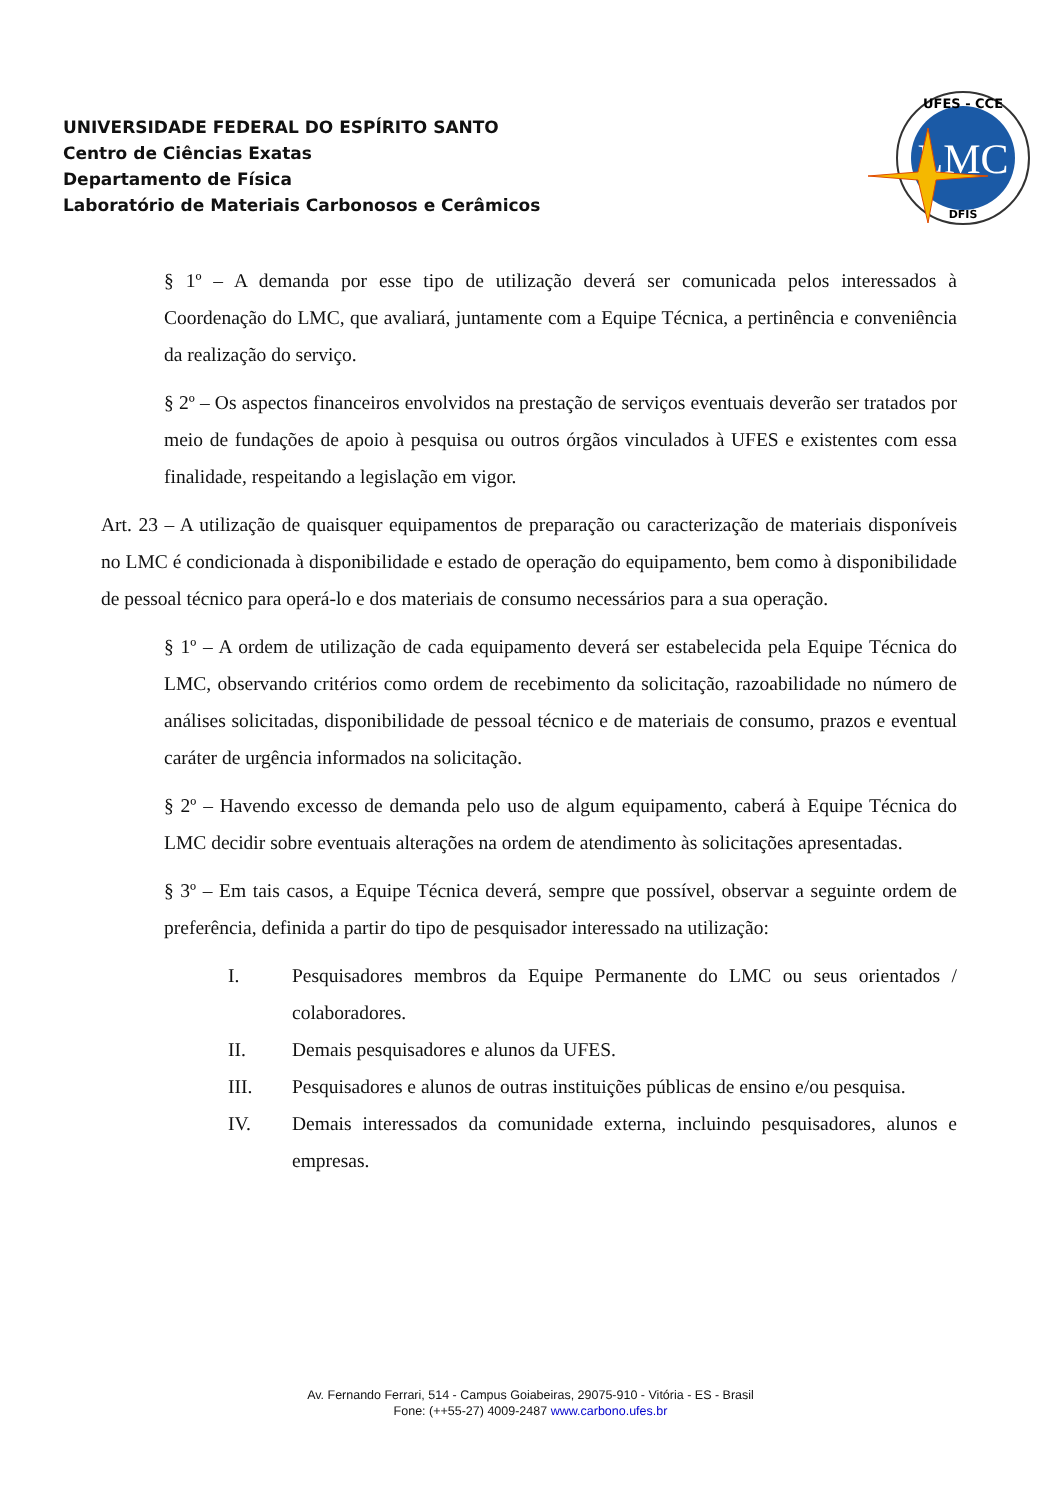UNIVERSIDADE FEDERAL DO ESPÍRITO SANTO
Centro de Ciências Exatas
Departamento de Física
Laboratório de Materiais Carbonosos e Cerâmicos
LMC
UFES - CCE
DFIS
§ 1º – A demanda por esse tipo de utilização deverá ser comunicada pelos interessados à Coordenação do LMC, que avaliará, juntamente com a Equipe Técnica, a pertinência e conveniência da realização do serviço.
§ 2º – Os aspectos financeiros envolvidos na prestação de serviços eventuais deverão ser tratados por meio de fundações de apoio à pesquisa ou outros órgãos vinculados à UFES e existentes com essa finalidade, respeitando a legislação em vigor.
Art. 23 – A utilização de quaisquer equipamentos de preparação ou caracterização de materiais disponíveis no LMC é condicionada à disponibilidade e estado de operação do equipamento, bem como à disponibilidade de pessoal técnico para operá-lo e dos materiais de consumo necessários para a sua operação.
§ 1º – A ordem de utilização de cada equipamento deverá ser estabelecida pela Equipe Técnica do LMC, observando critérios como ordem de recebimento da solicitação, razoabilidade no número de análises solicitadas, disponibilidade de pessoal técnico e de materiais de consumo, prazos e eventual caráter de urgência informados na solicitação.
§ 2º – Havendo excesso de demanda pelo uso de algum equipamento, caberá à Equipe Técnica do LMC decidir sobre eventuais alterações na ordem de atendimento às solicitações apresentadas.
§ 3º – Em tais casos, a Equipe Técnica deverá, sempre que possível, observar a seguinte ordem de preferência, definida a partir do tipo de pesquisador interessado na utilização:
I. Pesquisadores membros da Equipe Permanente do LMC ou seus orientados / colaboradores.
II. Demais pesquisadores e alunos da UFES.
III. Pesquisadores e alunos de outras instituições públicas de ensino e/ou pesquisa.
IV. Demais interessados da comunidade externa, incluindo pesquisadores, alunos e empresas.
Av. Fernando Ferrari, 514 - Campus Goiabeiras, 29075-910 - Vitória - ES - Brasil
Fone: (++55-27) 4009-2487 www.carbono.ufes.br